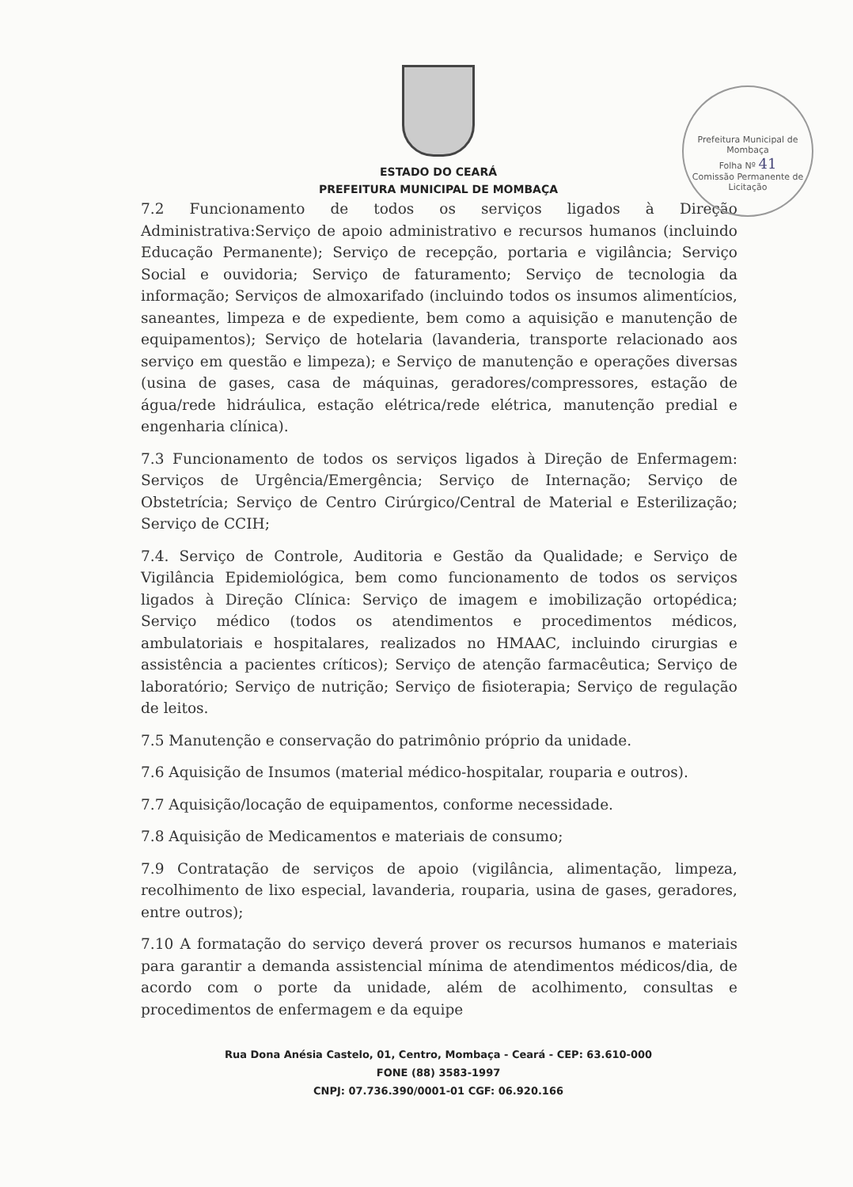ESTADO DO CEARÁ
PREFEITURA MUNICIPAL DE MOMBAÇA
Prefeitura Municipal de Mombaça
Folha Nº 41
Comissão Permanente de Licitação
7.2 Funcionamento de todos os serviços ligados à Direção Administrativa:Serviço de apoio administrativo e recursos humanos (incluindo Educação Permanente); Serviço de recepção, portaria e vigilância; Serviço Social e ouvidoria; Serviço de faturamento; Serviço de tecnologia da informação; Serviços de almoxarifado (incluindo todos os insumos alimentícios, saneantes, limpeza e de expediente, bem como a aquisição e manutenção de equipamentos); Serviço de hotelaria (lavanderia, transporte relacionado aos serviço em questão e limpeza); e Serviço de manutenção e operações diversas (usina de gases, casa de máquinas, geradores/compressores, estação de água/rede hidráulica, estação elétrica/rede elétrica, manutenção predial e engenharia clínica).
7.3 Funcionamento de todos os serviços ligados à Direção de Enfermagem: Serviços de Urgência/Emergência; Serviço de Internação; Serviço de Obstetrícia; Serviço de Centro Cirúrgico/Central de Material e Esterilização; Serviço de CCIH;
7.4. Serviço de Controle, Auditoria e Gestão da Qualidade; e Serviço de Vigilância Epidemiológica, bem como funcionamento de todos os serviços ligados à Direção Clínica: Serviço de imagem e imobilização ortopédica; Serviço médico (todos os atendimentos e procedimentos médicos, ambulatoriais e hospitalares, realizados no HMAAC, incluindo cirurgias e assistência a pacientes críticos); Serviço de atenção farmacêutica; Serviço de laboratório; Serviço de nutrição; Serviço de fisioterapia; Serviço de regulação de leitos.
7.5 Manutenção e conservação do patrimônio próprio da unidade.
7.6 Aquisição de Insumos (material médico-hospitalar, rouparia e outros).
7.7 Aquisição/locação de equipamentos, conforme necessidade.
7.8 Aquisição de Medicamentos e materiais de consumo;
7.9 Contratação de serviços de apoio (vigilância, alimentação, limpeza, recolhimento de lixo especial, lavanderia, rouparia, usina de gases, geradores, entre outros);
7.10 A formatação do serviço deverá prover os recursos humanos e materiais para garantir a demanda assistencial mínima de atendimentos médicos/dia, de acordo com o porte da unidade, além de acolhimento, consultas e procedimentos de enfermagem e da equipe
Rua Dona Anésia Castelo, 01, Centro, Mombaça - Ceará - CEP: 63.610-000
FONE (88) 3583-1997
CNPJ: 07.736.390/0001-01 CGF: 06.920.166